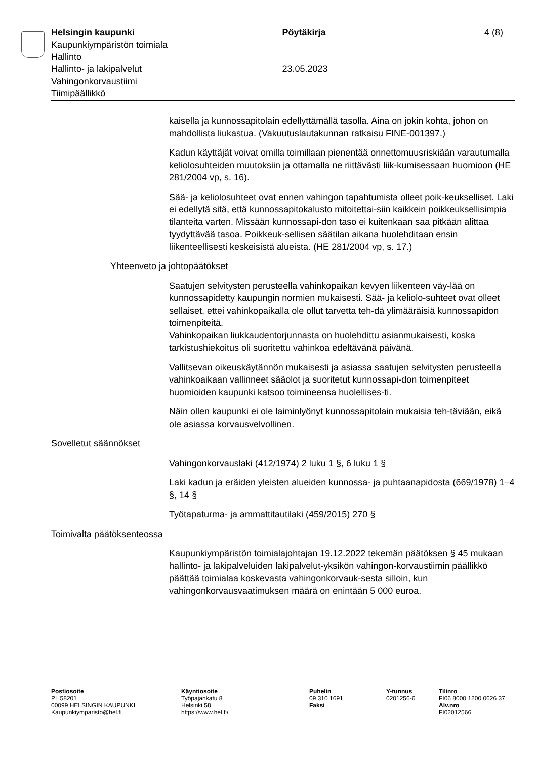Helsingin kaupunki
Kaupunkiympäristön toimiala
Hallinto
Hallinto- ja lakipalvelut
Vahingonkorvaustiimi
Tiimipäällikkö
Pöytäkirja
23.05.2023
4 (8)
kaisella ja kunnossapitolain edellyttämällä tasolla. Aina on jokin kohta, johon on mahdollista liukastua. (Vakuutuslautakunnan ratkaisu FINE-001397.)
Kadun käyttäjät voivat omilla toimillaan pienentää onnettomuusriskiään varautumalla keliolosuhteiden muutoksiin ja ottamalla ne riittävästi liik-kumisessaan huomioon (HE 281/2004 vp, s. 16).
Sää- ja keliolosuhteet ovat ennen vahingon tapahtumista olleet poik-keukselliset. Laki ei edellytä sitä, että kunnossapitokalusto mitoitettai-siin kaikkein poikkeuksellisimpia tilanteita varten. Missään kunnossapi-don taso ei kuitenkaan saa pitkään alittaa tyydyttävää tasoa. Poikkeuk-sellisen säätilan aikana huolehditaan ensin liikenteellisesti keskeisistä alueista. (HE 281/2004 vp, s. 17.)
Yhteenveto ja johtopäätökset
Saatujen selvitysten perusteella vahinkopaikan kevyen liikenteen väy-lää on kunnossapidetty kaupungin normien mukaisesti. Sää- ja keliolo-suhteet ovat olleet sellaiset, ettei vahinkopaikalla ole ollut tarvetta teh-dä ylimääräisiä kunnossapidon toimenpiteitä.
Vahinkopaikan liukkaudentorjunnasta on huolehdittu asianmukaisesti, koska tarkistushiekoitus oli suoritettu vahinkoa edeltävänä päivänä.
Vallitsevan oikeuskäytännön mukaisesti ja asiassa saatujen selvitysten perusteella vahinkoaikaan vallinneet sääolot ja suoritetut kunnossapi-don toimenpiteet huomioiden kaupunki katsoo toimineensa huolellises-ti.
Näin ollen kaupunki ei ole laiminlyönyt kunnossapitolain mukaisia teh-täviään, eikä ole asiassa korvausvelvollinen.
Sovelletut säännökset
Vahingonkorvauslaki (412/1974) 2 luku 1 §, 6 luku 1 §
Laki kadun ja eräiden yleisten alueiden kunnossa- ja puhtaanapidosta (669/1978) 1–4 §, 14 §
Työtapaturma- ja ammattitautilaki (459/2015) 270 §
Toimivalta päätöksenteossa
Kaupunkiympäristön toimialajohtajan 19.12.2022 tekemän päätöksen § 45 mukaan hallinto- ja lakipalveluiden lakipalvelut-yksikön vahingon-korvaustiimin päällikkö päättää toimialaa koskevasta vahingonkorvauk-sesta silloin, kun vahingonkorvausvaatimuksen määrä on enintään 5 000 euroa.
Postiosoite
PL 58201
00099 HELSINGIN KAUPUNKI
Kaupunkiymparisto@hel.fi
Käyntiosoite
Työpajankatu 8
Helsinki 58
https://www.hel.fi/
Puhelin
09 310 1691
Faksi
Y-tunnus
0201256-6
Tilinro
FI06 8000 1200 0626 37
Alv.nro
FI02012566